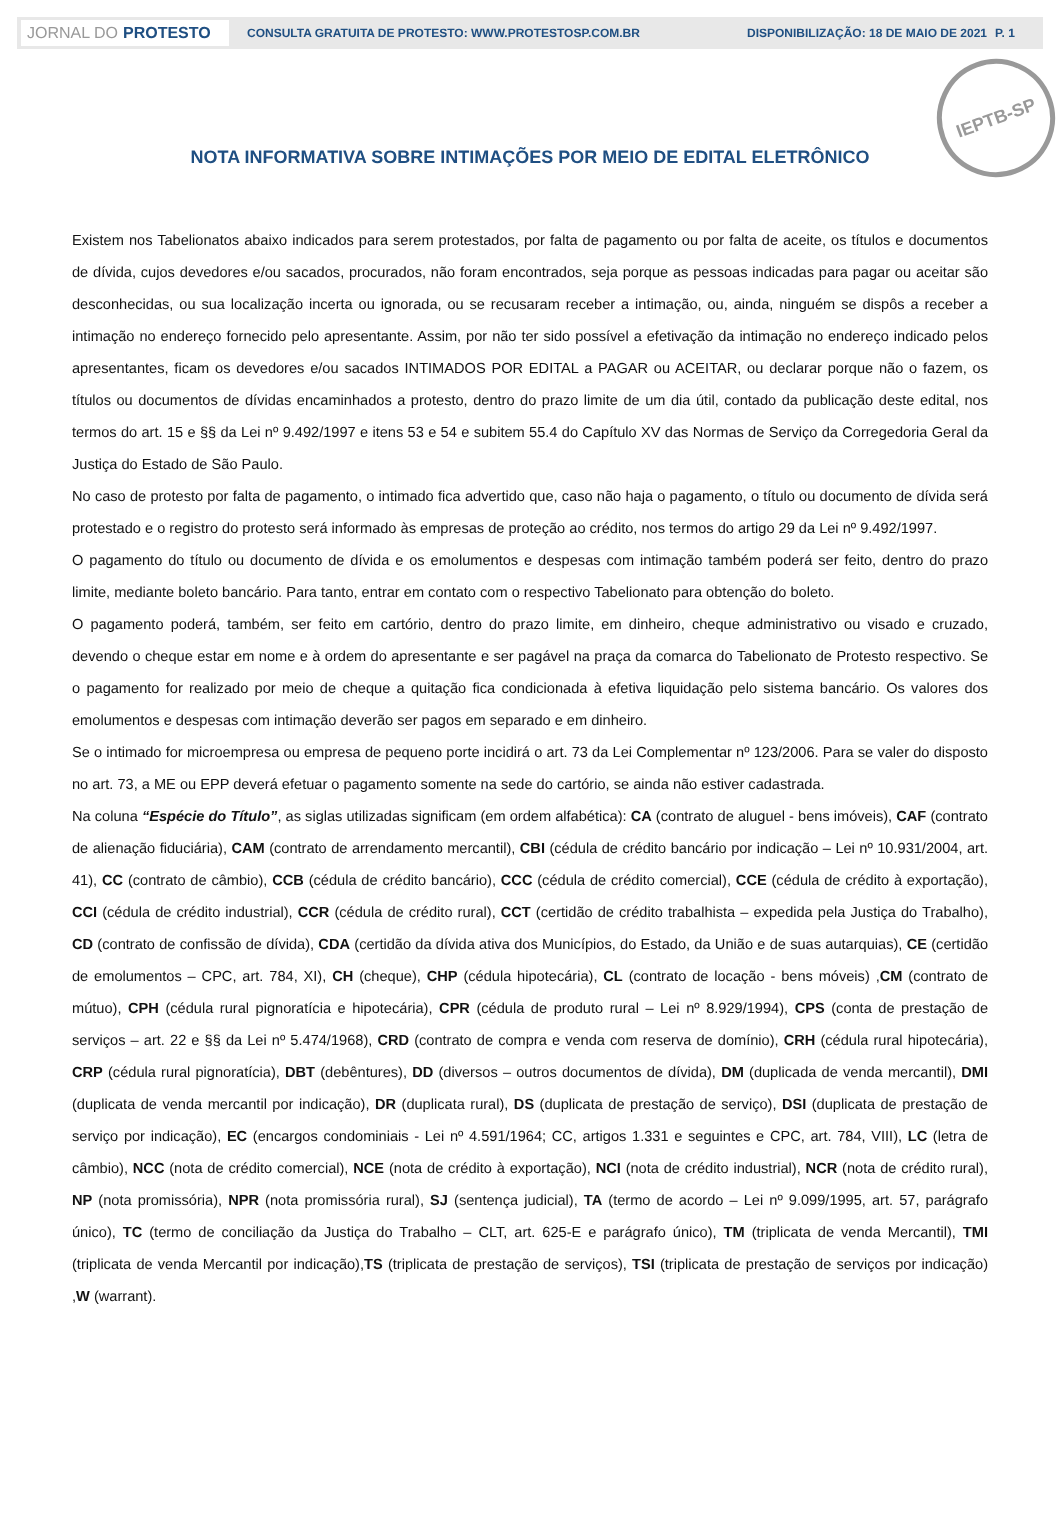JORNAL DO PROTESTO
CONSULTA GRATUITA DE PROTESTO: WWW.PROTESTOSP.COM.BR
DISPONIBILIZAÇÃO: 18 DE MAIO DE 2021
P. 1
NOTA INFORMATIVA SOBRE INTIMAÇÕES POR MEIO DE EDITAL ELETRÔNICO
IEPTB-SP
Existem nos Tabelionatos abaixo indicados para serem protestados, por falta de pagamento ou por falta de aceite, os títulos e documentos de dívida, cujos devedores e/ou sacados, procurados, não foram encontrados, seja porque as pessoas indicadas para pagar ou aceitar são desconhecidas, ou sua localização incerta ou ignorada, ou se recusaram receber a intimação, ou, ainda, ninguém se dispôs a receber a intimação no endereço fornecido pelo apresentante. Assim, por não ter sido possível a efetivação da intimação no endereço indicado pelos apresentantes, ficam os devedores e/ou sacados INTIMADOS POR EDITAL a PAGAR ou ACEITAR, ou declarar porque não o fazem, os títulos ou documentos de dívidas encaminhados a protesto, dentro do prazo limite de um dia útil, contado da publicação deste edital, nos termos do art. 15 e §§ da Lei nº 9.492/1997 e itens 53 e 54 e subitem 55.4 do Capítulo XV das Normas de Serviço da Corregedoria Geral da Justiça do Estado de São Paulo.
No caso de protesto por falta de pagamento, o intimado fica advertido que, caso não haja o pagamento, o título ou documento de dívida será protestado e o registro do protesto será informado às empresas de proteção ao crédito, nos termos do artigo 29 da Lei nº 9.492/1997.
O pagamento do título ou documento de dívida e os emolumentos e despesas com intimação também poderá ser feito, dentro do prazo limite, mediante boleto bancário. Para tanto, entrar em contato com o respectivo Tabelionato para obtenção do boleto.
O pagamento poderá, também, ser feito em cartório, dentro do prazo limite, em dinheiro, cheque administrativo ou visado e cruzado, devendo o cheque estar em nome e à ordem do apresentante e ser pagável na praça da comarca do Tabelionato de Protesto respectivo. Se o pagamento for realizado por meio de cheque a quitação fica condicionada à efetiva liquidação pelo sistema bancário. Os valores dos emolumentos e despesas com intimação deverão ser pagos em separado e em dinheiro.
Se o intimado for microempresa ou empresa de pequeno porte incidirá o art. 73 da Lei Complementar nº 123/2006. Para se valer do disposto no art. 73, a ME ou EPP deverá efetuar o pagamento somente na sede do cartório, se ainda não estiver cadastrada.
Na coluna “Espécie do Título”, as siglas utilizadas significam (em ordem alfabética): CA (contrato de aluguel - bens imóveis), CAF (contrato de alienação fiduciária), CAM (contrato de arrendamento mercantil), CBI (cédula de crédito bancário por indicação – Lei nº 10.931/2004, art. 41), CC (contrato de câmbio), CCB (cédula de crédito bancário), CCC (cédula de crédito comercial), CCE (cédula de crédito à exportação), CCI (cédula de crédito industrial), CCR (cédula de crédito rural), CCT (certidão de crédito trabalhista – expedida pela Justiça do Trabalho), CD (contrato de confissão de dívida), CDA (certidão da dívida ativa dos Municípios, do Estado, da União e de suas autarquias), CE (certidão de emolumentos – CPC, art. 784, XI), CH (cheque), CHP (cédula hipotecária), CL (contrato de locação - bens móveis) ,CM (contrato de mútuo), CPH (cédula rural pignoratícia e hipotecária), CPR (cédula de produto rural – Lei nº 8.929/1994), CPS (conta de prestação de serviços – art. 22 e §§ da Lei nº 5.474/1968), CRD (contrato de compra e venda com reserva de domínio), CRH (cédula rural hipotecária), CRP (cédula rural pignoratícia), DBT (debêntures), DD (diversos – outros documentos de dívida), DM (duplicada de venda mercantil), DMI (duplicata de venda mercantil por indicação), DR (duplicata rural), DS (duplicata de prestação de serviço), DSI (duplicata de prestação de serviço por indicação), EC (encargos condominiais - Lei nº 4.591/1964; CC, artigos 1.331 e seguintes e CPC, art. 784, VIII), LC (letra de câmbio), NCC (nota de crédito comercial), NCE (nota de crédito à exportação), NCI (nota de crédito industrial), NCR (nota de crédito rural), NP (nota promissória), NPR (nota promissória rural), SJ (sentença judicial), TA (termo de acordo – Lei nº 9.099/1995, art. 57, parágrafo único), TC (termo de conciliação da Justiça do Trabalho – CLT, art. 625-E e parágrafo único), TM (triplicata de venda Mercantil), TMI (triplicata de venda Mercantil por indicação),TS (triplicata de prestação de serviços), TSI (triplicata de prestação de serviços por indicação) ,W (warrant).